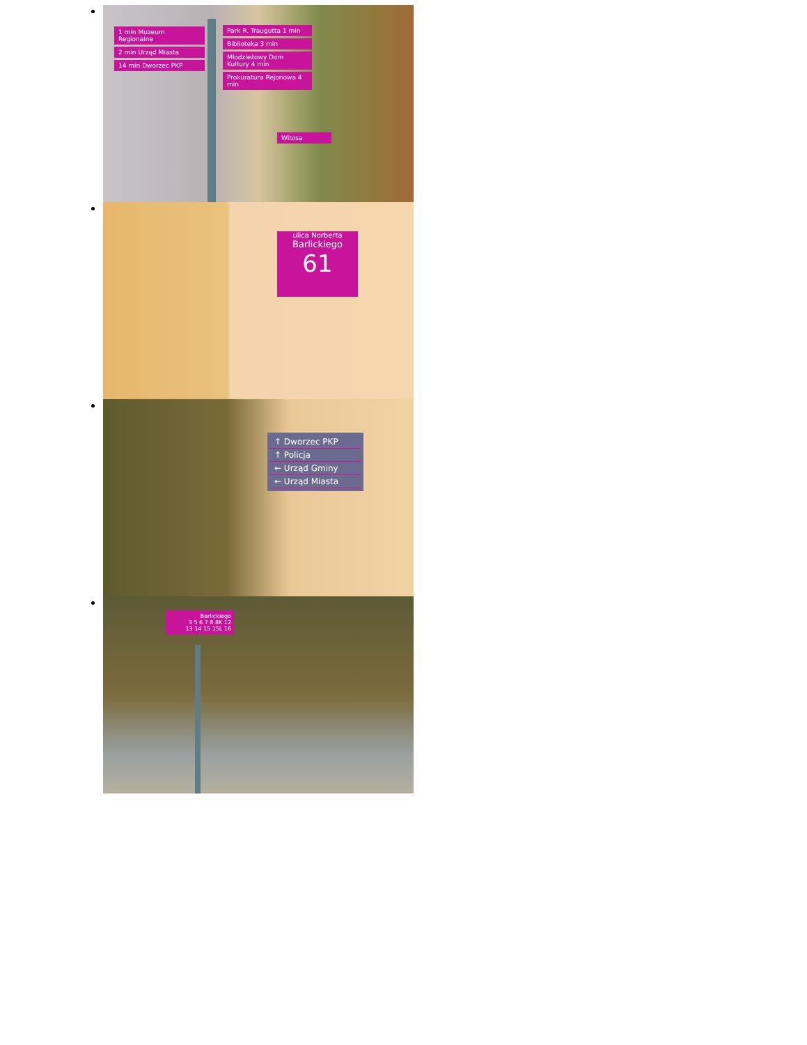1 min Muzeum Regionalne
2 min Urząd Miasta
14 min Dworzec PKP
Park R. Traugutta 1 min
Biblioteka 3 min
Młodzieżowy Dom Kultury 4 min
Prokuratura Rejonowa 4 min
Witosa
ulica Norberta
Barlickiego
61
↑ Dworzec PKP
↑ Policja
← Urząd Gminy
← Urząd Miasta
Barlickiego
3 5 6 7 8 8K 12
13 14 15 15L 16